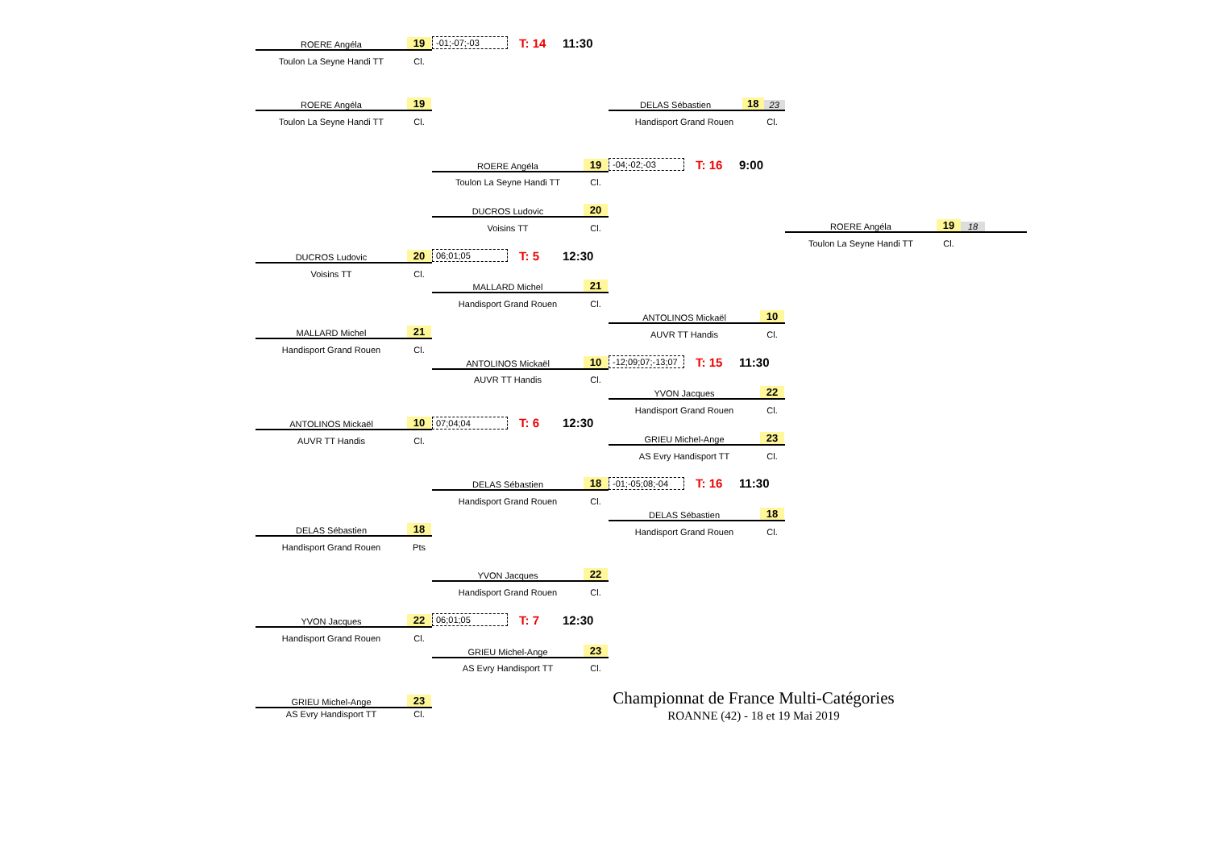ROERE Angéla 19
-01;-07;-03 T: 14 11:30
Toulon La Seyne Handi TT Cl.
ROERE Angéla 19
DELAS Sébastien 18 23
Toulon La Seyne Handi TT Cl.
Handisport Grand Rouen Cl.
ROERE Angéla 19
-04;-02;-03 T: 16 9:00
Toulon La Seyne Handi TT Cl.
DUCROS Ludovic 20
Voisins TT Cl.
ROERE Angéla 19 18
Toulon La Seyne Handi TT Cl.
DUCROS Ludovic 20
06;01;05 T: 5 12:30
Voisins TT Cl.
MALLARD Michel 21
Handisport Grand Rouen Cl.
ANTOLINOS Mickaël 10
MALLARD Michel 21
AUVR TT Handis Cl.
Handisport Grand Rouen Cl.
ANTOLINOS Mickaël 10
-12;09;07;-13;07 T: 15 11:30
AUVR TT Handis Cl.
YVON Jacques 22
Handisport Grand Rouen Cl.
ANTOLINOS Mickaël 10
07;04;04 T: 6 12:30
AUVR TT Handis Cl.
GRIEU Michel-Ange 23
AS Evry Handisport TT Cl.
DELAS Sébastien 18
-01;-05;08;-04 T: 16 11:30
Handisport Grand Rouen Cl.
DELAS Sébastien 18
DELAS Sébastien 18
Handisport Grand Rouen Cl.
Handisport Grand Rouen Pts
YVON Jacques 22
Handisport Grand Rouen Cl.
YVON Jacques 22
06;01;05 T: 7 12:30
Handisport Grand Rouen Cl.
GRIEU Michel-Ange 23
AS Evry Handisport TT Cl.
GRIEU Michel-Ange 23
Championnat de France Multi-Catégories
AS Evry Handisport TT Cl.
ROANNE (42) - 18 et 19 Mai 2019